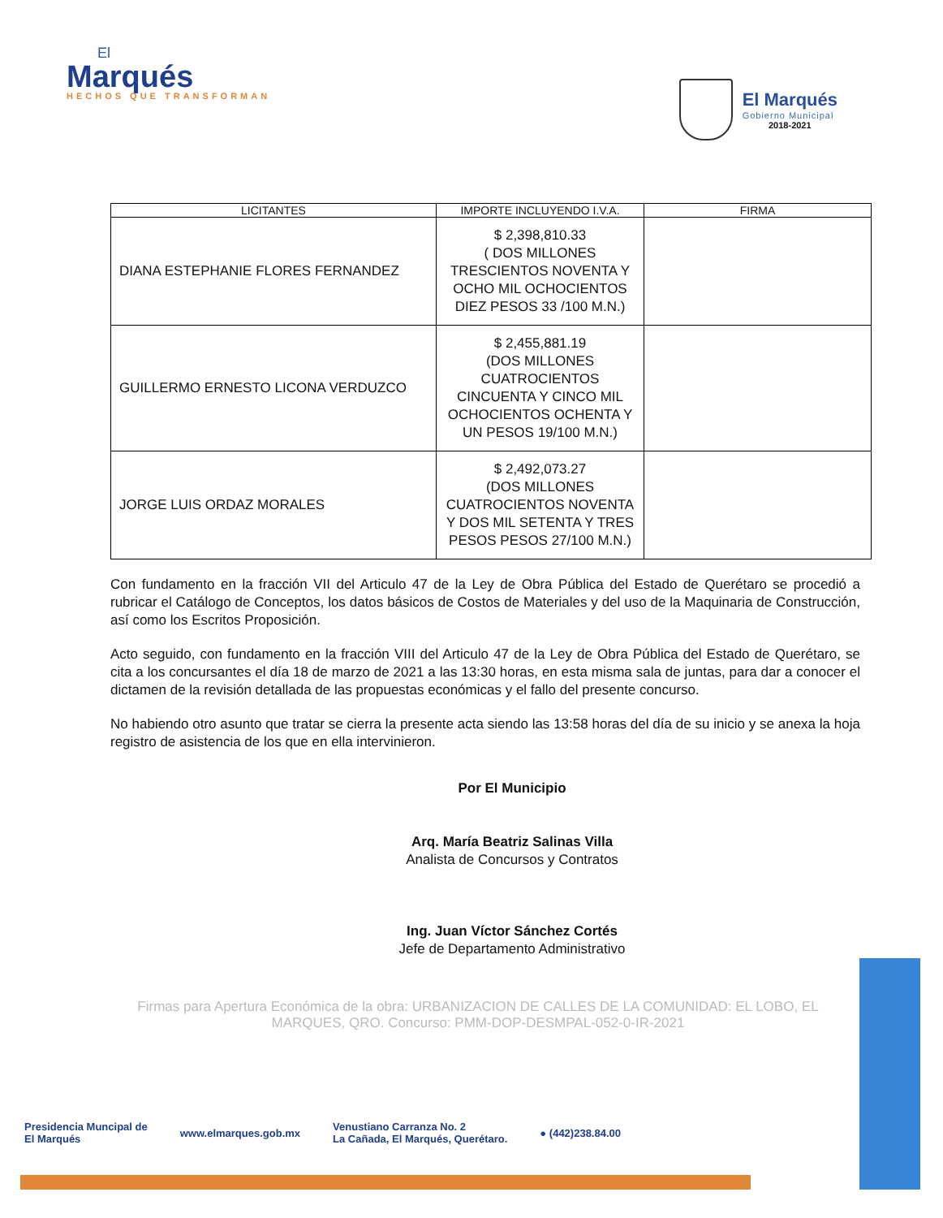El
Marqués
HECHOS QUE TRANSFORMAN
El Marqués
Gobierno Municipal
2018-2021
| LICITANTES | IMPORTE INCLUYENDO I.V.A. | FIRMA |
| --- | --- | --- |
| DIANA ESTEPHANIE FLORES FERNANDEZ | $ 2,398,810.33 ( DOS MILLONES TRESCIENTOS NOVENTA Y OCHO MIL OCHOCIENTOS DIEZ PESOS 33 /100 M.N.) | |
| GUILLERMO ERNESTO LICONA VERDUZCO | $ 2,455,881.19 (DOS MILLONES CUATROCIENTOS CINCUENTA Y CINCO MIL OCHOCIENTOS OCHENTA Y UN PESOS 19/100 M.N.) | |
| JORGE LUIS ORDAZ MORALES | $ 2,492,073.27 (DOS MILLONES CUATROCIENTOS NOVENTA Y DOS MIL SETENTA Y TRES PESOS PESOS 27/100 M.N.) | |
Con fundamento en la fracción VII del Articulo 47 de la Ley de Obra Pública del Estado de Querétaro se procedió a rubricar el Catálogo de Conceptos, los datos básicos de Costos de Materiales y del uso de la Maquinaria de Construcción, así como los Escritos Proposición.
Acto seguido, con fundamento en la fracción VIII del Articulo 47 de la Ley de Obra Pública del Estado de Querétaro, se cita a los concursantes el día 18 de marzo de 2021 a las 13:30 horas, en esta misma sala de juntas, para dar a conocer el dictamen de la revisión detallada de las propuestas económicas y el fallo del presente concurso.
No habiendo otro asunto que tratar se cierra la presente acta siendo las 13:58 horas del día de su inicio y se anexa la hoja registro de asistencia de los que en ella intervinieron.
Por El Municipio
Arq. María Beatriz Salinas Villa
Analista de Concursos y Contratos
Ing. Juan Víctor Sánchez Cortés
Jefe de Departamento Administrativo
Firmas para Apertura Económica de la obra: URBANIZACION DE CALLES DE LA COMUNIDAD: EL LOBO, EL MARQUES, QRO. Concurso: PMM-DOP-DESMPAL-052-0-IR-2021
Presidencia Muncipal de
El Marqués
www.elmarques.gob.mx
Venustiano Carranza No. 2
La Cañada, El Marqués, Querétaro.
● (442)238.84.00